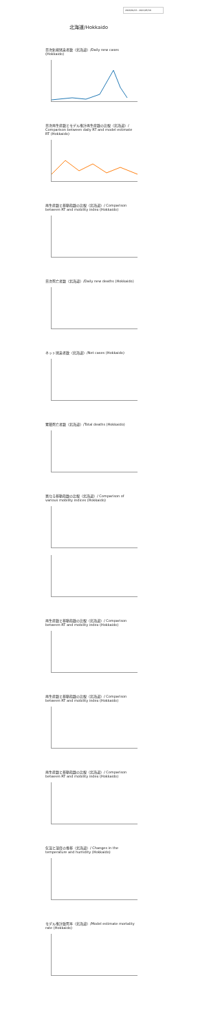2020/01/23 - 2021/05/30
北海道/Hokkaido
日次新規感染者数（北海道）/Daily new cases (Hokkaido)
日次再生産数とモデル推計再生産数の比較（北海道）/ Comparison between daily RT and model estimate RT (Hokkaido)
再生産数と移動指数の比較（北海道）/ Comparison between RT and mobility index (Hokkaido)
日次死亡者数（北海道）/Daily new deaths (Hokkaido)
ネット感染者数（北海道）/Net cases (Hokkaido)
累積死亡者数（北海道）/Total deaths (Hokkaido)
異なる移動指数の比較（北海道）/ Comparison of various mobility indices (Hokkaido)
再生産数と移動指数の比較（北海道）/ Comparison between RT and mobility index (Hokkaido)
再生産数と移動指数の比較（北海道）/ Comparison between RT and mobility index (Hokkaido)
再生産数と移動指数の比較（北海道）/ Comparison between RT and mobility index (Hokkaido)
気温と湿度の推移（北海道）/ Changes in the temperature and humidity (Hokkaido)
モデル推計致死率（北海道）/Model estimate mortality rate (Hokkaido)